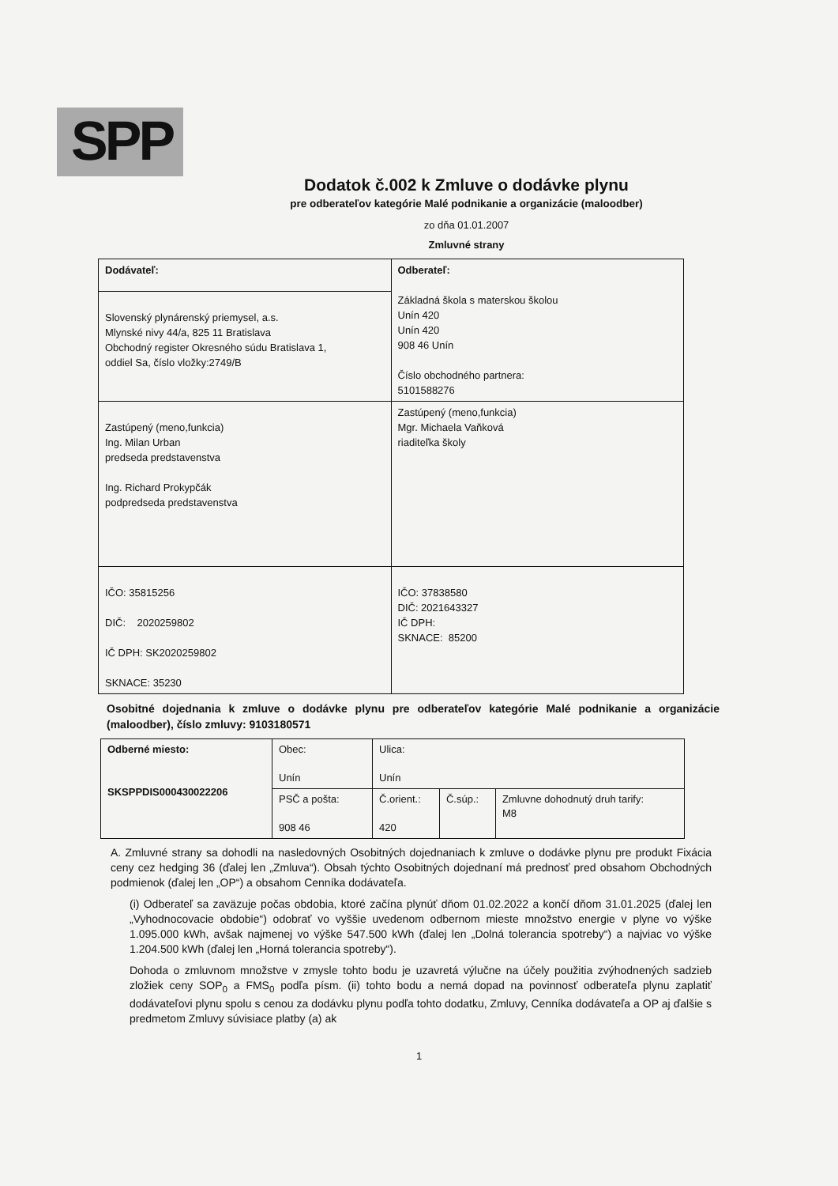SPP
Dodatok č.002 k Zmluve o dodávke plynu
pre odberateľov kategórie Malé podnikanie a organizácie (maloodber)
zo dňa 01.01.2007
Zmluvné strany
| Dodávateľ: | Odberateľ: Základná škola s materskou školou Unín 420 Unín 420 908 46 Unín Číslo obchodného partnera: 5101588276 |
| Slovenský plynárenský priemysel, a.s. Mlynské nivy 44/a, 825 11 Bratislava Obchodný register Okresného súdu Bratislava 1, oddiel Sa, číslo vložky:2749/B | |
| Zastúpený (meno,funkcia) Ing. Milan Urban predseda predstavenstva Ing. Richard Prokypčák podpredseda predstavenstva | Zastúpený (meno,funkcia) Mgr. Michaela Vaňková riaditeľka školy |
| IČO: 35815256 DIČ: 2020259802 IČ DPH: SK2020259802 SKNACE: 35230 | IČO: 37838580 DIČ: 2021643327 IČ DPH: SKNACE: 85200 |
Osobitné dojednania k zmluve o dodávke plynu pre odberateľov kategórie Malé podnikanie a organizácie (maloodber), číslo zmluvy: 9103180571
| Odberné miesto: SKSPPDIS000430022206 | Obec: Unín | Ulica: Unín | | |
| | PSČ a pošta: 908 46 | Č.orient.: 420 | Č.súp.: | Zmluvne dohodnutý druh tarify: M8 |
A. Zmluvné strany sa dohodli na nasledovných Osobitných dojednaniach k zmluve o dodávke plynu pre produkt Fixácia ceny cez hedging 36 (ďalej len „Zmluva“). Obsah týchto Osobitných dojednaní má prednosť pred obsahom Obchodných podmienok (ďalej len „OP“) a obsahom Cenníka dodávateľa.
(i) Odberateľ sa zaväzuje počas obdobia, ktoré začína plynúť dňom 01.02.2022 a končí dňom 31.01.2025 (ďalej len „Vyhodnocovacie obdobie“) odobrať vo vyššie uvedenom odbernom mieste množstvo energie v plyne vo výške 1.095.000 kWh, avšak najmenej vo výške 547.500 kWh (ďalej len „Dolná tolerancia spotreby“) a najviac vo výške 1.204.500 kWh (ďalej len „Horná tolerancia spotreby“).
Dohoda o zmluvnom množstve v zmysle tohto bodu je uzavretá výlučne na účely použitia zvýhodnených sadzieb zložiek ceny SOP<sub>0</sub> a FMS<sub>0</sub> podľa písm. (ii) tohto bodu a nemá dopad na povinnosť odberateľa plynu zaplatiť dodávateľovi plynu spolu s cenou za dodávku plynu podľa tohto dodatku, Zmluvy, Cenníka dodávateľa a OP aj ďalšie s predmetom Zmluvy súvisiace platby (a) ak
1